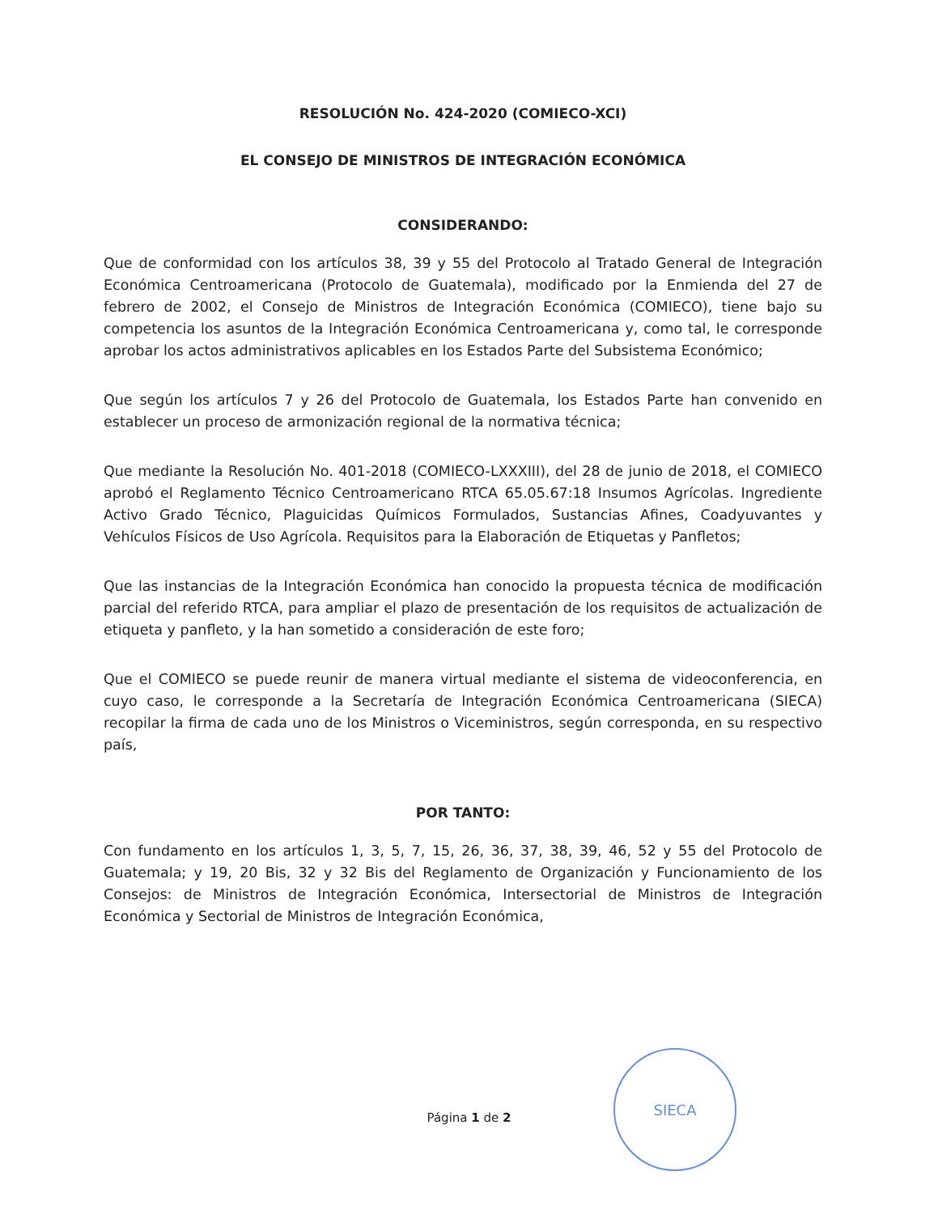RESOLUCIÓN No. 424-2020 (COMIECO-XCI)
EL CONSEJO DE MINISTROS DE INTEGRACIÓN ECONÓMICA
CONSIDERANDO:
Que de conformidad con los artículos 38, 39 y 55 del Protocolo al Tratado General de Integración Económica Centroamericana (Protocolo de Guatemala), modificado por la Enmienda del 27 de febrero de 2002, el Consejo de Ministros de Integración Económica (COMIECO), tiene bajo su competencia los asuntos de la Integración Económica Centroamericana y, como tal, le corresponde aprobar los actos administrativos aplicables en los Estados Parte del Subsistema Económico;
Que según los artículos 7 y 26 del Protocolo de Guatemala, los Estados Parte han convenido en establecer un proceso de armonización regional de la normativa técnica;
Que mediante la Resolución No. 401-2018 (COMIECO-LXXXIII), del 28 de junio de 2018, el COMIECO aprobó el Reglamento Técnico Centroamericano RTCA 65.05.67:18 Insumos Agrícolas. Ingrediente Activo Grado Técnico, Plaguicidas Químicos Formulados, Sustancias Afines, Coadyuvantes y Vehículos Físicos de Uso Agrícola. Requisitos para la Elaboración de Etiquetas y Panfletos;
Que las instancias de la Integración Económica han conocido la propuesta técnica de modificación parcial del referido RTCA, para ampliar el plazo de presentación de los requisitos de actualización de etiqueta y panfleto, y la han sometido a consideración de este foro;
Que el COMIECO se puede reunir de manera virtual mediante el sistema de videoconferencia, en cuyo caso, le corresponde a la Secretaría de Integración Económica Centroamericana (SIECA) recopilar la firma de cada uno de los Ministros o Viceministros, según corresponda, en su respectivo país,
POR TANTO:
Con fundamento en los artículos 1, 3, 5, 7, 15, 26, 36, 37, 38, 39, 46, 52 y 55 del Protocolo de Guatemala; y 19, 20 Bis, 32 y 32 Bis del Reglamento de Organización y Funcionamiento de los Consejos: de Ministros de Integración Económica, Intersectorial de Ministros de Integración Económica y Sectorial de Ministros de Integración Económica,
Página 1 de 2
SIECA